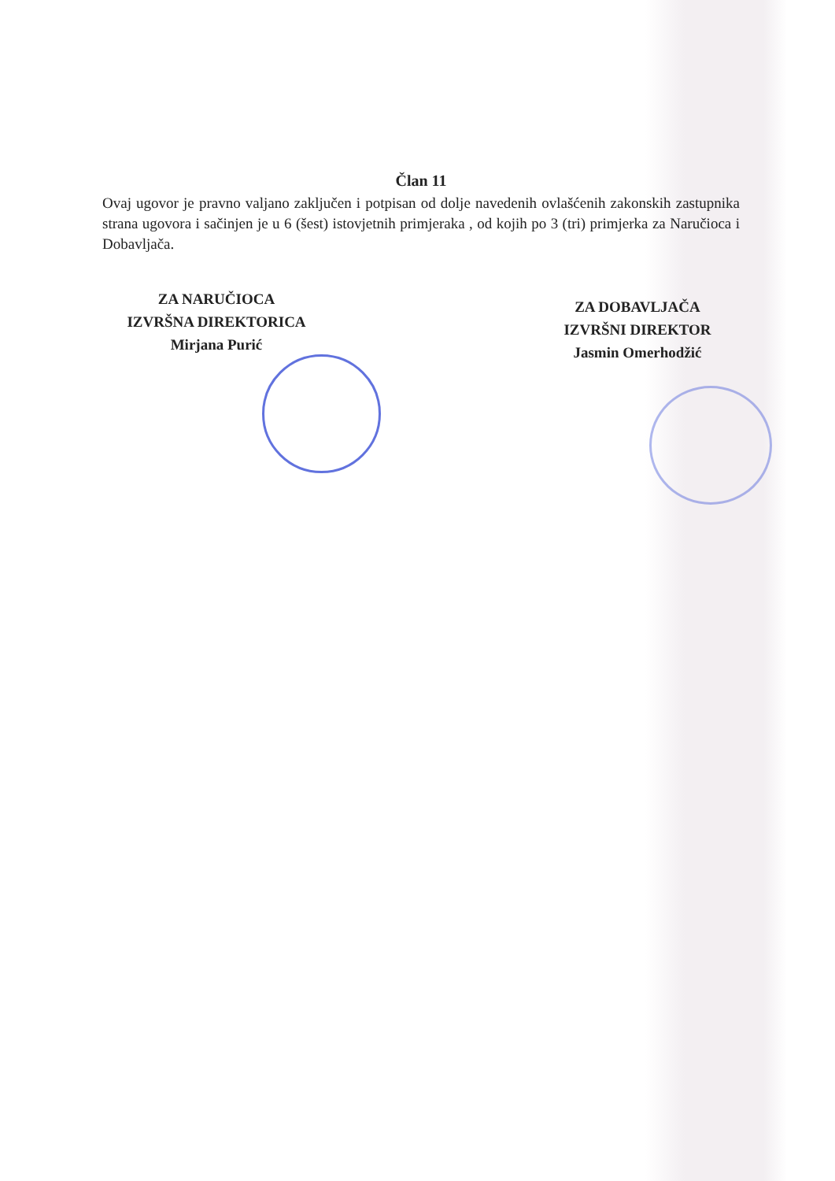Član 11
Ovaj ugovor je pravno valjano zaključen i potpisan od dolje navedenih ovlašćenih zakonskih zastupnika strana ugovora i sačinjen je u 6 (šest) istovjetnih primjeraka , od kojih po 3 (tri) primjerka za Naručioca i Dobavljača.
ZA NARUČIOCA
IZVRŠNA DIREKTORICA
Mirjana Purić
ZA DOBAVLJAČA
IZVRŠNI DIREKTOR
Jasmin Omerhodžić